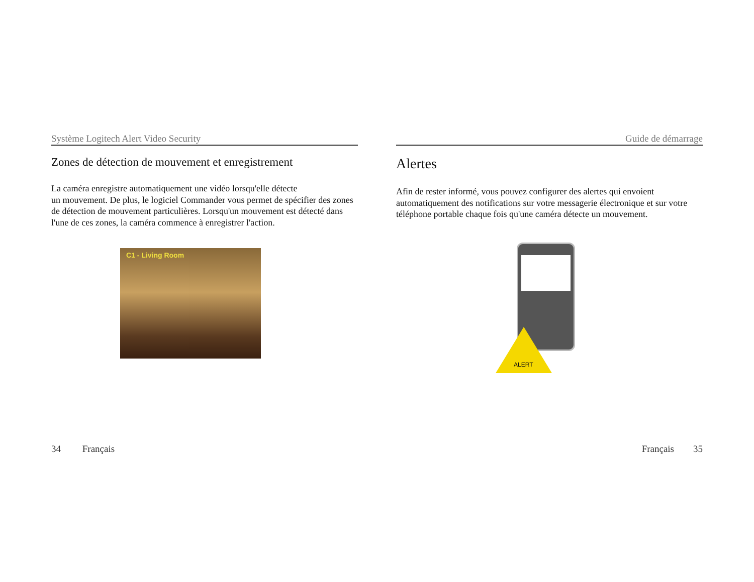Système Logitech Alert Video Security
Zones de détection de mouvement et enregistrement
La caméra enregistre automatiquement une vidéo lorsqu'elle détecte
un mouvement. De plus, le logiciel Commander vous permet de spécifier des zones de détection de mouvement particulières. Lorsqu'un mouvement est détecté dans l'une de ces zones, la caméra commence à enregistrer l'action.
C1 - Living Room
34 Français
Guide de démarrage
Alertes
Afin de rester informé, vous pouvez configurer des alertes qui envoient automatiquement des notifications sur votre messagerie électronique et sur votre téléphone portable chaque fois qu'une caméra détecte un mouvement.
ALERT
Français 35